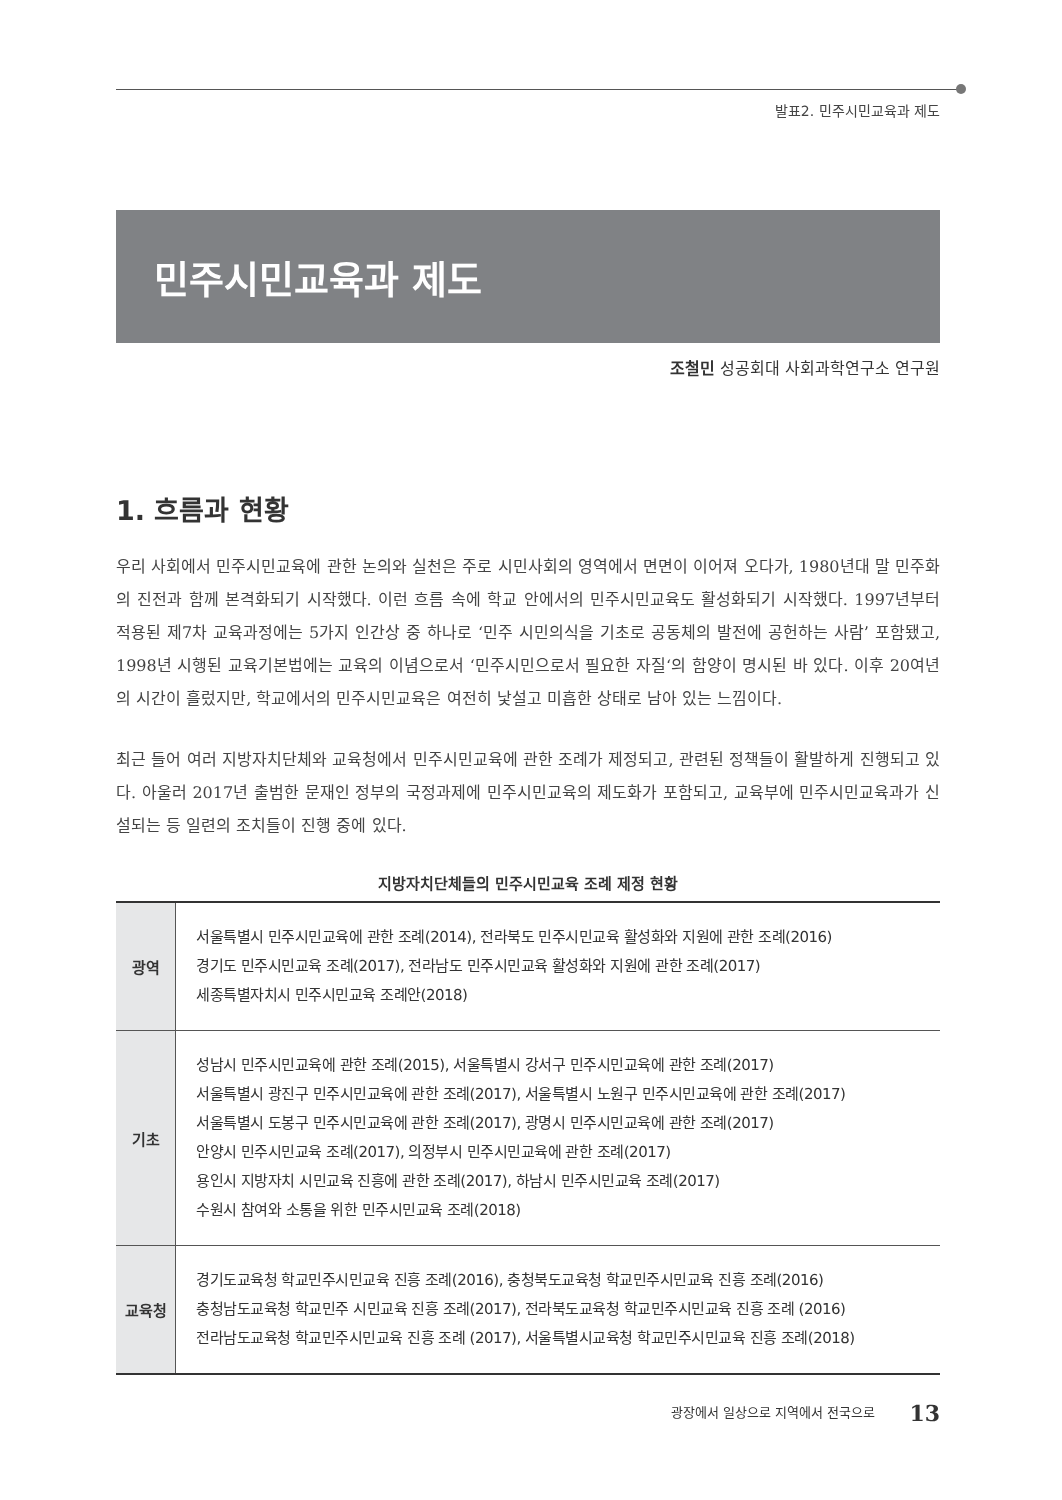발표2. 민주시민교육과 제도
민주시민교육과 제도
조철민 성공회대 사회과학연구소 연구원
1. 흐름과 현황
우리 사회에서 민주시민교육에 관한 논의와 실천은 주로 시민사회의 영역에서 면면이 이어져 오다가, 1980년대 말 민주화의 진전과 함께 본격화되기 시작했다. 이런 흐름 속에 학교 안에서의 민주시민교육도 활성화되기 시작했다. 1997년부터 적용된 제7차 교육과정에는 5가지 인간상 중 하나로 ‘민주 시민의식을 기초로 공동체의 발전에 공헌하는 사람’ 포함됐고, 1998년 시행된 교육기본법에는 교육의 이념으로서 ‘민주시민으로서 필요한 자질‘의 함양이 명시된 바 있다. 이후 20여년의 시간이 흘렀지만, 학교에서의 민주시민교육은 여전히 낯설고 미흡한 상태로 남아 있는 느낌이다.
최근 들어 여러 지방자치단체와 교육청에서 민주시민교육에 관한 조례가 제정되고, 관련된 정책들이 활발하게 진행되고 있다. 아울러 2017년 출범한 문재인 정부의 국정과제에 민주시민교육의 제도화가 포함되고, 교육부에 민주시민교육과가 신설되는 등 일련의 조치들이 진행 중에 있다.
지방자치단체들의 민주시민교육 조례 제정 현황
| 광역 | 서울특별시 민주시민교육에 관한 조례(2014), 전라북도 민주시민교육 활성화와 지원에 관한 조례(2016) 경기도 민주시민교육 조례(2017), 전라남도 민주시민교육 활성화와 지원에 관한 조례(2017) 세종특별자치시 민주시민교육 조례안(2018) |
| 기초 | 성남시 민주시민교육에 관한 조례(2015), 서울특별시 강서구 민주시민교육에 관한 조례(2017) 서울특별시 광진구 민주시민교육에 관한 조례(2017), 서울특별시 노원구 민주시민교육에 관한 조례(2017) 서울특별시 도봉구 민주시민교육에 관한 조례(2017), 광명시 민주시민교육에 관한 조례(2017) 안양시 민주시민교육 조례(2017), 의정부시 민주시민교육에 관한 조례(2017) 용인시 지방자치 시민교육 진흥에 관한 조례(2017), 하남시 민주시민교육 조례(2017) 수원시 참여와 소통을 위한 민주시민교육 조례(2018) |
| 교육청 | 경기도교육청 학교민주시민교육 진흥 조례(2016), 충청북도교육청 학교민주시민교육 진흥 조례(2016) 충청남도교육청 학교민주 시민교육 진흥 조례(2017), 전라북도교육청 학교민주시민교육 진흥 조례 (2016) 전라남도교육청 학교민주시민교육 진흥 조례 (2017), 서울특별시교육청 학교민주시민교육 진흥 조례(2018) |
광장에서 일상으로 지역에서 전국으로 13